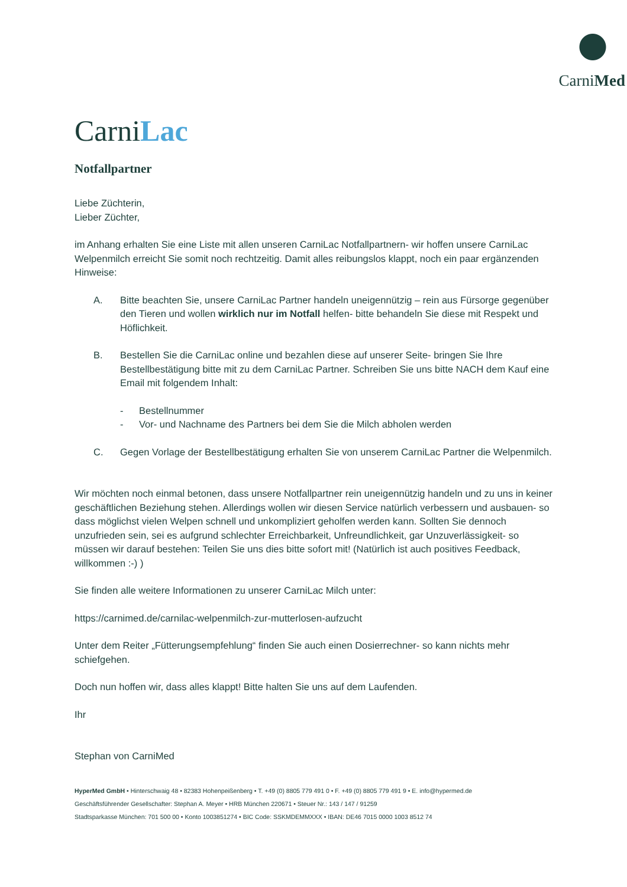CarniMed
CarniLac
Notfallpartner
Liebe Züchterin,
Lieber Züchter,
im Anhang erhalten Sie eine Liste mit allen unseren CarniLac Notfallpartnern- wir hoffen unsere CarniLac Welpenmilch erreicht Sie somit noch rechtzeitig. Damit alles reibungslos klappt, noch ein paar ergänzenden Hinweise:
A. Bitte beachten Sie, unsere CarniLac Partner handeln uneigennützig – rein aus Fürsorge gegenüber den Tieren und wollen wirklich nur im Notfall helfen- bitte behandeln Sie diese mit Respekt und Höflichkeit.
B. Bestellen Sie die CarniLac online und bezahlen diese auf unserer Seite- bringen Sie Ihre Bestellbestätigung bitte mit zu dem CarniLac Partner. Schreiben Sie uns bitte NACH dem Kauf eine Email mit folgendem Inhalt:
- Bestellnummer
- Vor- und Nachname des Partners bei dem Sie die Milch abholen werden
C. Gegen Vorlage der Bestellbestätigung erhalten Sie von unserem CarniLac Partner die Welpenmilch.
Wir möchten noch einmal betonen, dass unsere Notfallpartner rein uneigennützig handeln und zu uns in keiner geschäftlichen Beziehung stehen. Allerdings wollen wir diesen Service natürlich verbessern und ausbauen- so dass möglichst vielen Welpen schnell und unkompliziert geholfen werden kann. Sollten Sie dennoch unzufrieden sein, sei es aufgrund schlechter Erreichbarkeit, Unfreundlichkeit, gar Unzuverlässigkeit- so müssen wir darauf bestehen: Teilen Sie uns dies bitte sofort mit! (Natürlich ist auch positives Feedback, willkommen :-) )
Sie finden alle weitere Informationen zu unserer CarniLac Milch unter:
https://carnimed.de/carnilac-welpenmilch-zur-mutterlosen-aufzucht
Unter dem Reiter „Fütterungsempfehlung“ finden Sie auch einen Dosierrechner- so kann nichts mehr schiefgehen.
Doch nun hoffen wir, dass alles klappt! Bitte halten Sie uns auf dem Laufenden.
Ihr
Stephan von CarniMed
HyperMed GmbH • Hinterschwaig 48 • 82383 Hohenpeißenberg • T. +49 (0) 8805 779 491 0 • F. +49 (0) 8805 779 491 9 • E. info@hypermed.de
Geschäftsführender Gesellschafter: Stephan A. Meyer • HRB München 220671 • Steuer Nr.: 143 / 147 / 91259
Stadtsparkasse München: 701 500 00 • Konto 1003851274 • BIC Code: SSKMDEMMXXX • IBAN: DE46 7015 0000 1003 8512 74